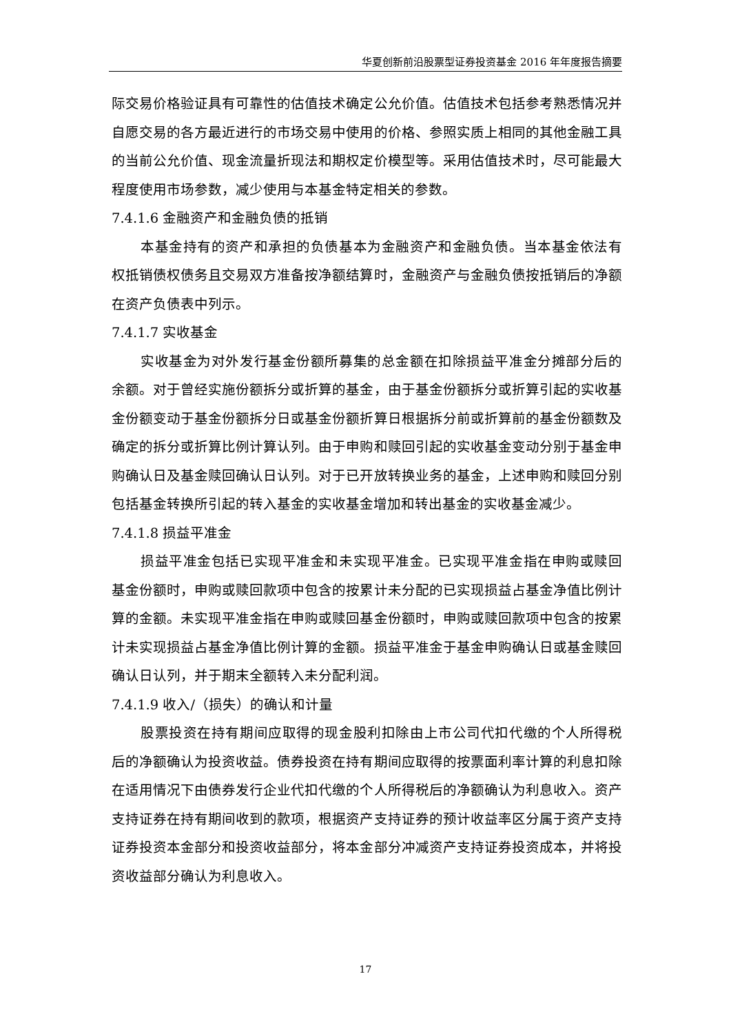华夏创新前沿股票型证券投资基金 2016 年年度报告摘要
际交易价格验证具有可靠性的估值技术确定公允价值。估值技术包括参考熟悉情况并自愿交易的各方最近进行的市场交易中使用的价格、参照实质上相同的其他金融工具的当前公允价值、现金流量折现法和期权定价模型等。采用估值技术时，尽可能最大程度使用市场参数，减少使用与本基金特定相关的参数。
7.4.1.6 金融资产和金融负债的抵销
本基金持有的资产和承担的负债基本为金融资产和金融负债。当本基金依法有权抵销债权债务且交易双方准备按净额结算时，金融资产与金融负债按抵销后的净额在资产负债表中列示。
7.4.1.7 实收基金
实收基金为对外发行基金份额所募集的总金额在扣除损益平准金分摊部分后的余额。对于曾经实施份额拆分或折算的基金，由于基金份额拆分或折算引起的实收基金份额变动于基金份额拆分日或基金份额折算日根据拆分前或折算前的基金份额数及确定的拆分或折算比例计算认列。由于申购和赎回引起的实收基金变动分别于基金申购确认日及基金赎回确认日认列。对于已开放转换业务的基金，上述申购和赎回分别包括基金转换所引起的转入基金的实收基金增加和转出基金的实收基金减少。
7.4.1.8 损益平准金
损益平准金包括已实现平准金和未实现平准金。已实现平准金指在申购或赎回基金份额时，申购或赎回款项中包含的按累计未分配的已实现损益占基金净值比例计算的金额。未实现平准金指在申购或赎回基金份额时，申购或赎回款项中包含的按累计未实现损益占基金净值比例计算的金额。损益平准金于基金申购确认日或基金赎回确认日认列，并于期末全额转入未分配利润。
7.4.1.9 收入/（损失）的确认和计量
股票投资在持有期间应取得的现金股利扣除由上市公司代扣代缴的个人所得税后的净额确认为投资收益。债券投资在持有期间应取得的按票面利率计算的利息扣除在适用情况下由债券发行企业代扣代缴的个人所得税后的净额确认为利息收入。资产支持证券在持有期间收到的款项，根据资产支持证券的预计收益率区分属于资产支持证券投资本金部分和投资收益部分，将本金部分冲减资产支持证券投资成本，并将投资收益部分确认为利息收入。
17